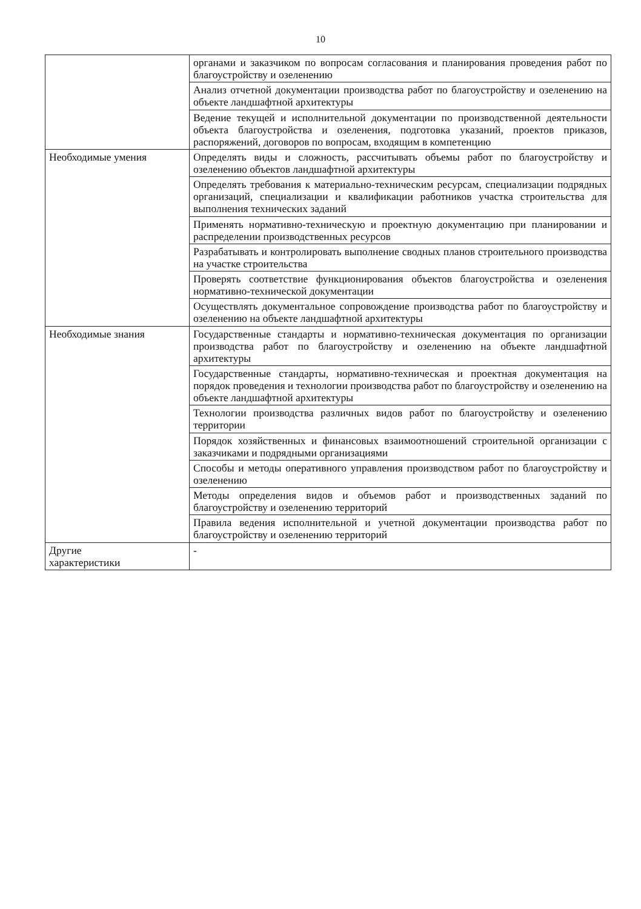10
| | органами и заказчиком по вопросам согласования и планирования проведения работ по благоустройству и озеленению |
| | Анализ отчетной документации производства работ по благоустройству и озеленению на объекте ландшафтной архитектуры |
| | Ведение текущей и исполнительной документации по производственной деятельности объекта благоустройства и озеленения, подготовка указаний, проектов приказов, распоряжений, договоров по вопросам, входящим в компетенцию |
| Необходимые умения | Определять виды и сложность, рассчитывать объемы работ по благоустройству и озеленению объектов ландшафтной архитектуры |
| | Определять требования к материально-техническим ресурсам, специализации подрядных организаций, специализации и квалификации работников участка строительства для выполнения технических заданий |
| | Применять нормативно-техническую и проектную документацию при планировании и распределении производственных ресурсов |
| | Разрабатывать и контролировать выполнение сводных планов строительного производства на участке строительства |
| | Проверять соответствие функционирования объектов благоустройства и озеленения нормативно-технической документации |
| | Осуществлять документальное сопровождение производства работ по благоустройству и озеленению на объекте ландшафтной архитектуры |
| Необходимые знания | Государственные стандарты и нормативно-техническая документация по организации производства работ по благоустройству и озеленению на объекте ландшафтной архитектуры |
| | Государственные стандарты, нормативно-техническая и проектная документация на порядок проведения и технологии производства работ по благоустройству и озеленению на объекте ландшафтной архитектуры |
| | Технологии производства различных видов работ по благоустройству и озеленению территории |
| | Порядок хозяйственных и финансовых взаимоотношений строительной организации с заказчиками и подрядными организациями |
| | Способы и методы оперативного управления производством работ по благоустройству и озеленению |
| | Методы определения видов и объемов работ и производственных заданий по благоустройству и озеленению территорий |
| | Правила ведения исполнительной и учетной документации производства работ по благоустройству и озеленению территорий |
| Другие характеристики | - |